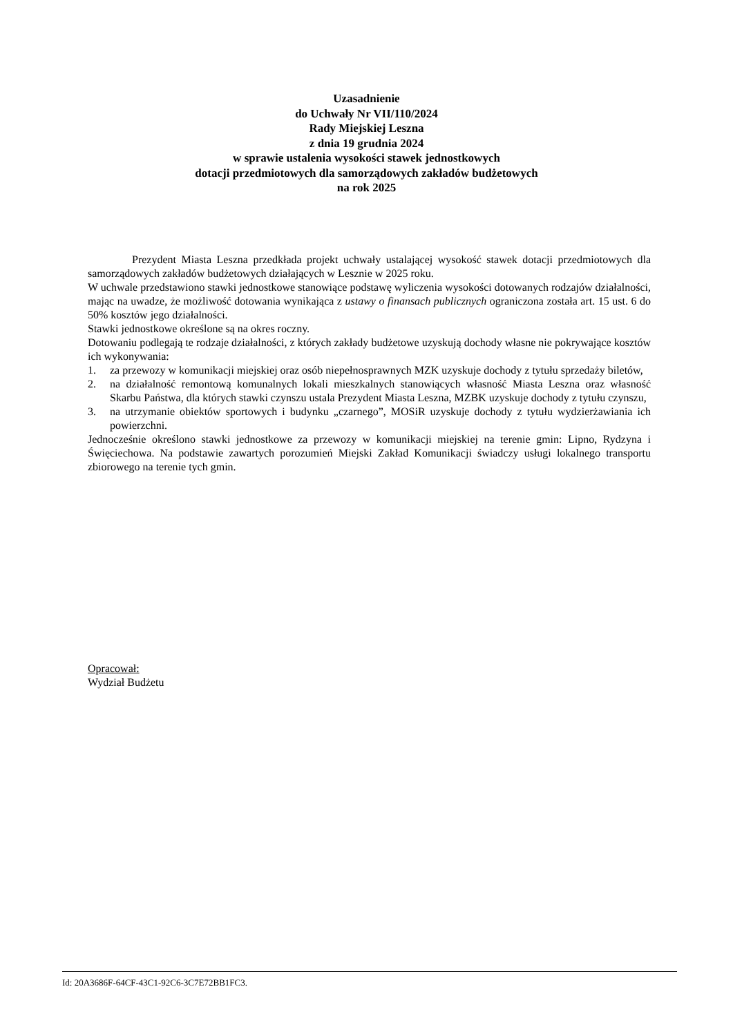Uzasadnienie
do Uchwały Nr VII/110/2024
Rady Miejskiej Leszna
z dnia 19 grudnia 2024
w sprawie ustalenia wysokości stawek jednostkowych
dotacji przedmiotowych dla samorządowych zakładów budżetowych
na rok 2025
Prezydent Miasta Leszna przedkłada projekt uchwały ustalającej wysokość stawek dotacji przedmiotowych dla samorządowych zakładów budżetowych działających w Lesznie w 2025 roku.
W uchwale przedstawiono stawki jednostkowe stanowiące podstawę wyliczenia wysokości dotowanych rodzajów działalności, mając na uwadze, że możliwość dotowania wynikająca z ustawy o finansach publicznych ograniczona została art. 15 ust. 6 do 50% kosztów jego działalności.
Stawki jednostkowe określone są na okres roczny.
Dotowaniu podlegają te rodzaje działalności, z których zakłady budżetowe uzyskują dochody własne nie pokrywające kosztów ich wykonywania:
1. za przewozy w komunikacji miejskiej oraz osób niepełnosprawnych MZK uzyskuje dochody z tytułu sprzedaży biletów,
2. na działalność remontową komunalnych lokali mieszkalnych stanowiących własność Miasta Leszna oraz własność Skarbu Państwa, dla których stawki czynszu ustala Prezydent Miasta Leszna, MZBK uzyskuje dochody z tytułu czynszu,
3. na utrzymanie obiektów sportowych i budynku „czarnego”, MOSiR uzyskuje dochody z tytułu wydzierżawiania ich powierzchni.
Jednocześnie określono stawki jednostkowe za przewozy w komunikacji miejskiej na terenie gmin: Lipno, Rydzyna i Święciechowa. Na podstawie zawartych porozumień Miejski Zakład Komunikacji świadczy usługi lokalnego transportu zbiorowego na terenie tych gmin.
Opracował:
Wydział Budżetu
Id: 20A3686F-64CF-43C1-92C6-3C7E72BB1FC3.